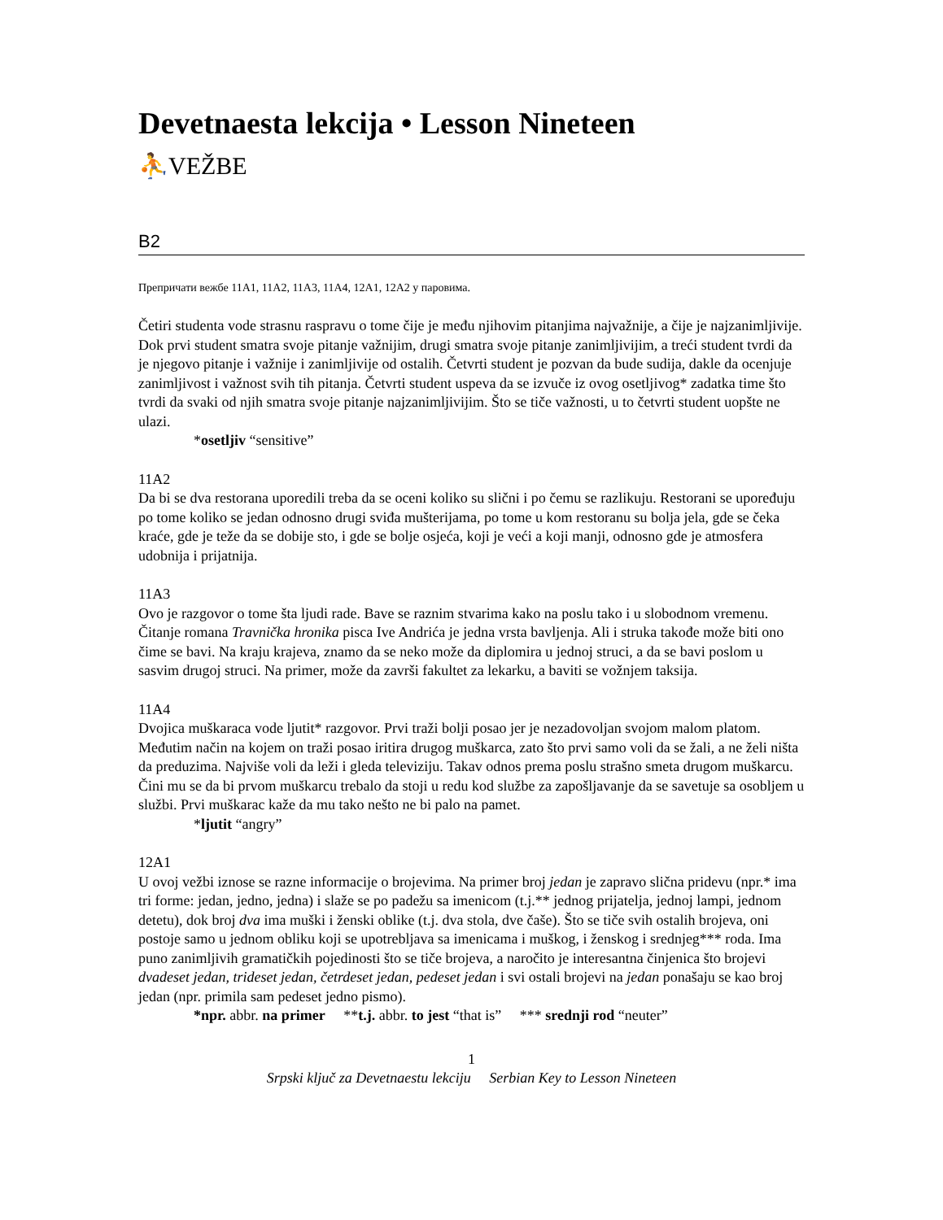Devetnaesta lekcija • Lesson Nineteen
⛹VEŽBE
B2
Препричати вежбе 11A1, 11A2, 11A3, 11A4, 12A1, 12A2 у паровима.
Četiri studenta vode strasnu raspravu o tome čije je među njihovim pitanjima najvažnije, a čije je najzanimljivije. Dok prvi student smatra svoje pitanje važnijim, drugi smatra svoje pitanje zanimljivijim, a treći student tvrdi da je njegovo pitanje i važnije i zanimljivije od ostalih. Četvrti student je pozvan da bude sudija, dakle da ocenjuje zanimljivost i važnost svih tih pitanja. Četvrti student uspeva da se izvuče iz ovog osetljivog* zadatka time što tvrdi da svaki od njih smatra svoje pitanje najzanimljivijim. Što se tiče važnosti, u to četvrti student uopšte ne ulazi.
*osetljiv “sensitive”
11A2
Da bi se dva restorana uporedili treba da se oceni koliko su slični i po čemu se razlikuju. Restorani se upoređuju po tome koliko se jedan odnosno drugi sviđa mušterijama, po tome u kom restoranu su bolja jela, gde se čeka kraće, gde je teže da se dobije sto, i gde se bolje osjeća, koji je veći a koji manji, odnosno gde je atmosfera udobnija i prijatnija.
11A3
Ovo je razgovor o tome šta ljudi rade. Bave se raznim stvarima kako na poslu tako i u slobodnom vremenu. Čitanje romana Travnička hronika pisca Ive Andrića je jedna vrsta bavljenja. Ali i struka takođe može biti ono čime se bavi. Na kraju krajeva, znamo da se neko može da diplomira u jednoj struci, a da se bavi poslom u sasvim drugoj struci. Na primer, može da završi fakultet za lekarku, a baviti se vožnjem taksija.
11A4
Dvojica muškaraca vode ljutit* razgovor. Prvi traži bolji posao jer je nezadovoljan svojom malom platom. Međutim način na kojem on traži posao iritira drugog muškarca, zato što prvi samo voli da se žali, a ne želi ništa da preduzima. Najviše voli da leži i gleda televiziju. Takav odnos prema poslu strašno smeta drugom muškarcu. Čini mu se da bi prvom muškarcu trebalo da stoji u redu kod službe za zapošljavanje da se savetuje sa osobljem u službi. Prvi muškarac kaže da mu tako nešto ne bi palo na pamet.
*ljutit “angry”
12A1
U ovoj vežbi iznose se razne informacije o brojevima. Na primer broj jedan je zapravo slična pridevu (npr.* ima tri forme: jedan, jedno, jedna) i slaže se po padežu sa imenicom (t.j.** jednog prijatelja, jednoj lampi, jednom detetu), dok broj dva ima muški i ženski oblike (t.j. dva stola, dve čaše). Što se tiče svih ostalih brojeva, oni postoje samo u jednom obliku koji se upotrebljava sa imenicama i muškog, i ženskog i srednjeg*** roda. Ima puno zanimljivih gramatičkih pojedinosti što se tiče brojeva, a naročito je interesantna činjenica što brojevi dvadeset jedan, trideset jedan, četrdeset jedan, pedeset jedan i svi ostali brojevi na jedan ponašaju se kao broj jedan (npr. primila sam pedeset jedno pismo).
*npr. abbr. na primer **t.j. abbr. to jest “that is” *** srednji rod “neuter”
1
Srpski ključ za Devetnaestu lekciju Serbian Key to Lesson Nineteen